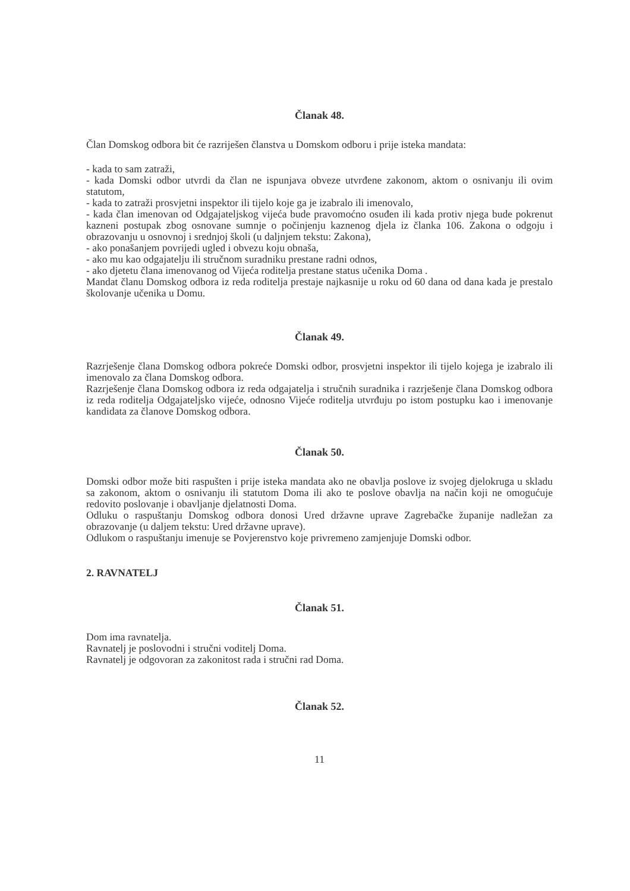Članak 48.
Član Domskog odbora bit će razriješen članstva u Domskom odboru i prije isteka mandata:
- kada to sam zatraži,
- kada Domski odbor utvrdi da član ne ispunjava obveze utvrđene zakonom, aktom o osnivanju ili ovim statutom,
- kada to zatraži prosvjetni inspektor ili tijelo koje ga je izabralo ili imenovalo,
- kada član imenovan od Odgajateljskog vijeća bude pravomoćno osuđen ili kada protiv njega bude pokrenut kazneni postupak zbog osnovane sumnje o počinjenju kaznenog djela iz članka 106. Zakona o odgoju i obrazovanju u osnovnoj i srednjoj školi (u daljnjem tekstu: Zakona),
- ako ponašanjem povrijedi ugled i obvezu koju obnaša,
- ako mu kao odgajatelju ili stručnom suradniku prestane radni odnos,
- ako djetetu člana imenovanog od Vijeća roditelja prestane status učenika Doma .
Mandat članu Domskog odbora iz reda roditelja prestaje najkasnije u roku od 60 dana od dana kada je prestalo školovanje učenika u Domu.
Članak 49.
Razrješenje člana Domskog odbora pokreće Domski odbor, prosvjetni inspektor ili tijelo kojega je izabralo ili imenovalo za člana Domskog odbora.
Razrješenje člana Domskog odbora iz reda odgajatelja i stručnih suradnika i razrješenje člana Domskog odbora iz reda roditelja Odgajateljsko vijeće, odnosno Vijeće roditelja utvrđuju po istom postupku kao i imenovanje kandidata za članove Domskog odbora.
Članak 50.
Domski odbor može biti raspušten i prije isteka mandata ako ne obavlja poslove iz svojeg djelokruga u skladu sa zakonom, aktom o osnivanju ili statutom Doma ili ako te poslove obavlja na način koji ne omogućuje redovito poslovanje i obavljanje djelatnosti Doma.
Odluku o raspuštanju Domskog odbora donosi Ured državne uprave Zagrebačke županije nadležan za obrazovanje (u daljem tekstu: Ured državne uprave).
Odlukom o raspuštanju imenuje se Povjerenstvo koje privremeno zamjenjuje Domski odbor.
2. RAVNATELJ
Članak 51.
Dom ima ravnatelja.
Ravnatelj je poslovodni i stručni voditelj Doma.
Ravnatelj je odgovoran za zakonitost rada i stručni rad Doma.
Članak 52.
11